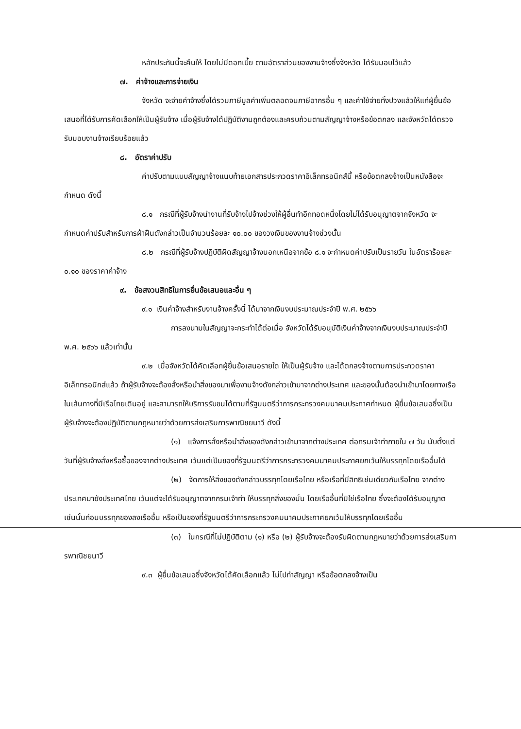หลักประกันนี้จะคืนให้ โดยไม่มีดอกเบี้ย ตามอัตราส่วนของงานจ้างซึ่งจังหวัด ได้รับมอบไว้แล้ว
๗. ค่าจ้างและการจ่ายเงิน
จังหวัด จะจ่ายค่าจ้างซึ่งได้รวมภาษีมูลค่าเพิ่มตลอดจนภาษีอากรอื่น ๆ และค่าใช้จ่ายทั้งปวงแล้วให้แก่ผู้ยื่นข้อเสนอที่ได้รับการคัดเลือกให้เป็นผู้รับจ้าง เมื่อผู้รับจ้างได้ปฏิบัติงานถูกต้องและครบถ้วนตามสัญญาจ้างหรือข้อตกลง และจังหวัดได้ตรวจรับมอบงานจ้างเรียบร้อยแล้ว
๘. อัตราค่าปรับ
ค่าปรับตามแบบสัญญาจ้างแนบท้ายเอกสารประกวดราคาอิเล็กทรอนิกส์นี้ หรือข้อตกลงจ้างเป็นหนังสือจะกำหนด ดังนี้
๘.๑ กรณีที่ผู้รับจ้างนำงานที่รับจ้างไปจ้างช่วงให้ผู้อื่นทำอีกทอดหนึ่งโดยไม่ได้รับอนุญาตจากจังหวัด จะกำหนดค่าปรับสำหรับการฝ่าฝืนดังกล่าวเป็นจำนวนร้อยละ ๑๐.๐๐ ของวงเงินของงานจ้างช่วงนั้น
๘.๒ กรณีที่ผู้รับจ้างปฏิบัติผิดสัญญาจ้างนอกเหนือจากข้อ ๘.๑ จะกำหนดค่าปรับเป็นรายวัน ในอัตราร้อยละ ๐.๑๐ ของราคาค่าจ้าง
๙. ข้อสงวนสิทธิในการยื่นข้อเสนอและอื่น ๆ
๙.๑ เงินค่าจ้างสำหรับงานจ้างครั้งนี้ ได้มาจากเงินงบประมาณประจำปี พ.ศ. ๒๕๖๖
การลงนามในสัญญาจะกระทำได้ต่อเมื่อ จังหวัดได้รับอนุมัติเงินค่าจ้างจากเงินงบประมาณประจำปี พ.ศ. ๒๕๖๖ แล้วเท่านั้น
๙.๒ เมื่อจังหวัดได้คัดเลือกผู้ยื่นข้อเสนอรายใด ให้เป็นผู้รับจ้าง และได้ตกลงจ้างตามการประกวดราคาอิเล็กทรอนิกส์แล้ว ถ้าผู้รับจ้างจะต้องสั่งหรือนำสิ่งของมาเพื่องานจ้างดังกล่าวเข้ามาจากต่างประเทศ และของนั้นต้องนำเข้ามาโดยทางเรือในเส้นทางที่มีเรือไทยเดินอยู่ และสามารถให้บริการรับขนได้ตามที่รัฐมนตรีว่าการกระทรวงคมนาคมประกาศกำหนด ผู้ยื่นข้อเสนอซึ่งเป็นผู้รับจ้างจะต้องปฏิบัติตามกฎหมายว่าด้วยการส่งเสริมการพาณิชยนาวี ดังนี้
(๑) แจ้งการสั่งหรือนำสิ่งของดังกล่าวเข้ามาจากต่างประเทศ ต่อกรมเจ้าท่าภายใน ๗ วัน นับตั้งแต่วันที่ผู้รับจ้างสั่งหรือซื้อของจากต่างประเทศ เว้นแต่เป็นของที่รัฐมนตรีว่าการกระทรวงคมนาคมประกาศยกเว้นให้บรรทุกโดยเรืออื่นได้
(๒) จัดการให้สิ่งของดังกล่าวบรรทุกโดยเรือไทย หรือเรือที่มีสิทธิเช่นเดียวกับเรือไทย จากต่างประเทศมายังประเทศไทย เว้นแต่จะได้รับอนุญาตจากกรมเจ้าท่า ให้บรรทุกสิ่งของนั้น โดยเรืออื่นที่มิใช่เรือไทย ซึ่งจะต้องได้รับอนุญาตเช่นนั้นก่อนบรรทุกของลงเรืออื่น หรือเป็นของที่รัฐมนตรีว่าการกระทรวงคมนาคมประกาศยกเว้นให้บรรทุกโดยเรืออื่น
(๓) ในกรณีที่ไม่ปฏิบัติตาม (๑) หรือ (๒) ผู้รับจ้างจะต้องรับผิดตามกฎหมายว่าด้วยการส่งเสริมการพาณิชยนาวี
๙.๓ ผู้ยื่นข้อเสนอซึ่งจังหวัดได้คัดเลือกแล้ว ไม่ไปทำสัญญา หรือข้อตกลงจ้างเป็น